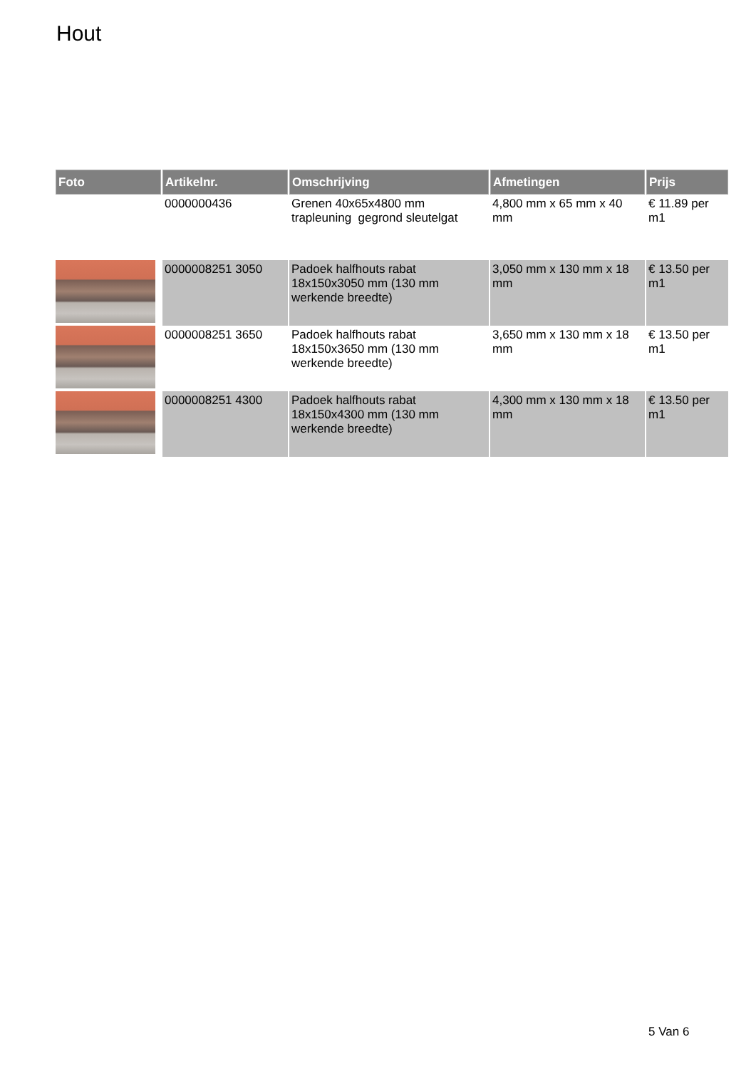Hout
| Foto | Artikelnr. | Omschrijving | Afmetingen | Prijs |
| --- | --- | --- | --- | --- |
| | 0000000436 | Grenen 40x65x4800 mm trapleuning gegrond sleutelgat | 4,800 mm x 65 mm x 40 mm | € 11.89 per m1 |
| | 0000008251 3050 | Padoek halfhouts rabat 18x150x3050 mm (130 mm werkende breedte) | 3,050 mm x 130 mm x 18 mm | € 13.50 per m1 |
| | 0000008251 3650 | Padoek halfhouts rabat 18x150x3650 mm (130 mm werkende breedte) | 3,650 mm x 130 mm x 18 mm | € 13.50 per m1 |
| | 0000008251 4300 | Padoek halfhouts rabat 18x150x4300 mm (130 mm werkende breedte) | 4,300 mm x 130 mm x 18 mm | € 13.50 per m1 |
5 Van 6